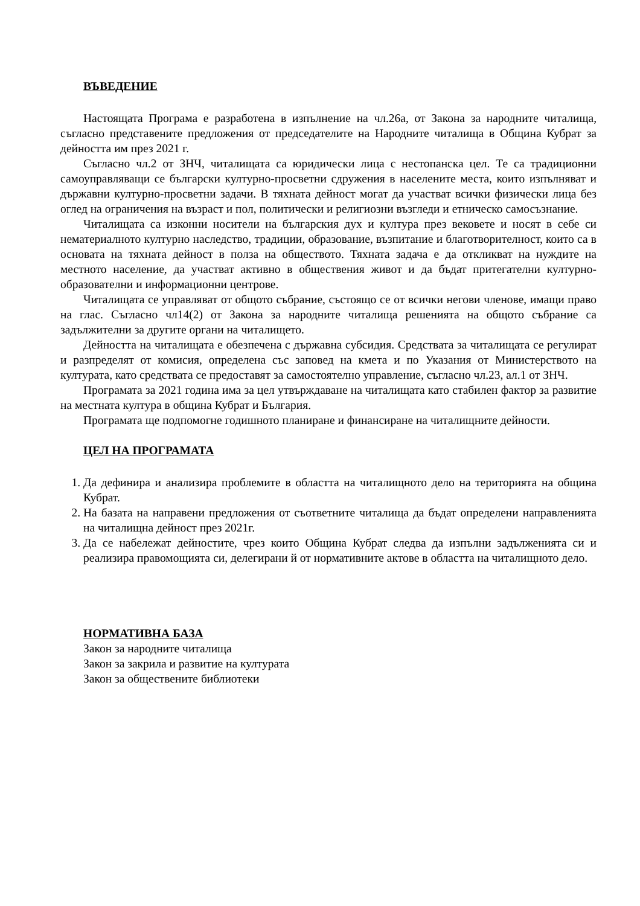ВЪВЕДЕНИЕ
Настоящата Програма е разработена в изпълнение на чл.26а, от Закона за народните читалища, съгласно представените предложения от председателите на Народните читалища в Община Кубрат за дейността им през 2021 г.
Съгласно чл.2 от ЗНЧ, читалищата са юридически лица с нестопанска цел. Те са традиционни самоуправляващи се български културно-просветни сдружения в населените места, които изпълняват и държавни културно-просветни задачи. В тяхната дейност могат да участват всички физически лица без оглед на ограничения на възраст и пол, политически и религиозни възгледи и етническо самосъзнание.
Читалищата са изконни носители на българския дух и култура през вековете и носят в себе си нематериалното културно наследство, традиции, образование, възпитание и благотворителност, които са в основата на тяхната дейност в полза на обществото. Тяхната задача е да откликват на нуждите на местното население, да участват активно в обществения живот и да бъдат притегателни културно-образователни и информационни центрове.
Читалищата се управляват от общото събрание, състоящо се от всички негови членове, имащи право на глас. Съгласно чл14(2) от Закона за народните читалища решенията на общото събрание са задължителни за другите органи на читалището.
Дейността на читалищата е обезпечена с държавна субсидия. Средствата за читалищата се регулират и разпределят от комисия, определена със заповед на кмета и по Указания от Министерството на културата, като средствата се предоставят за самостоятелно управление, съгласно чл.23, ал.1 от ЗНЧ.
Програмата за 2021 година има за цел утвърждаване на читалищата като стабилен фактор за развитие на местната култура в община Кубрат и България.
Програмата ще подпомогне годишното планиране и финансиране на читалищните дейности.
ЦЕЛ НА ПРОГРАМАТА
1. Да дефинира и анализира проблемите в областта на читалищното дело на територията на община Кубрат.
2. На базата на направени предложения от съответните читалища да бъдат определени направленията на читалищна дейност през 2021г.
3. Да се набележат дейностите, чрез които Община Кубрат следва да изпълни задълженията си и реализира правомощията си, делегирани й от нормативните актове в областта на читалищното дело.
НОРМАТИВНА БАЗА
Закон за народните читалища
Закон за закрила и развитие на културата
Закон за обществените библиотеки